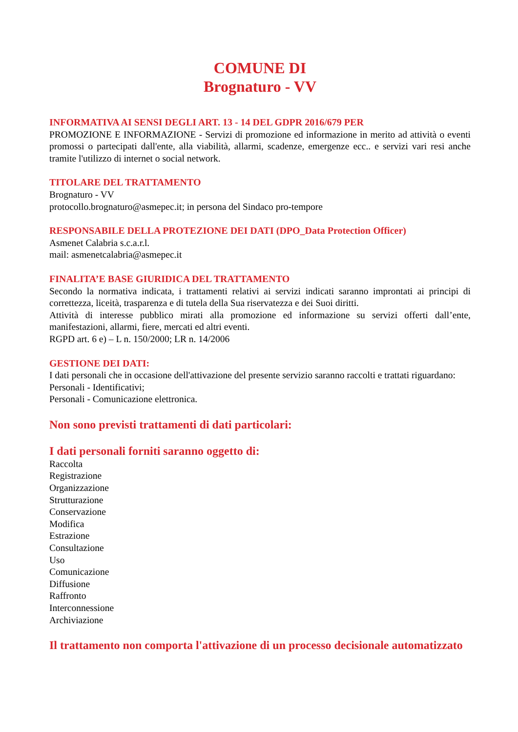COMUNE DI
Brognaturo - VV
INFORMATIVA AI SENSI DEGLI ART. 13 - 14 DEL GDPR 2016/679 PER
PROMOZIONE E INFORMAZIONE - Servizi di promozione ed informazione in merito ad attività o eventi promossi o partecipati dall'ente, alla viabilità, allarmi, scadenze, emergenze ecc.. e servizi vari resi anche tramite l'utilizzo di internet o social network.
TITOLARE DEL TRATTAMENTO
Brognaturo - VV
protocollo.brognaturo@asmepec.it; in persona del Sindaco pro-tempore
RESPONSABILE DELLA PROTEZIONE DEI DATI (DPO_Data Protection Officer)
Asmenet Calabria s.c.a.r.l.
mail: asmenetcalabria@asmepec.it
FINALITA’E BASE GIURIDICA DEL TRATTAMENTO
Secondo la normativa indicata, i trattamenti relativi ai servizi indicati saranno improntati ai principi di correttezza, liceità, trasparenza e di tutela della Sua riservatezza e dei Suoi diritti.
Attività di interesse pubblico mirati alla promozione ed informazione su servizi offerti dall’ente, manifestazioni, allarmi, fiere, mercati ed altri eventi.
RGPD art. 6 e) – L n. 150/2000; LR n. 14/2006
GESTIONE DEI DATI:
I dati personali che in occasione dell'attivazione del presente servizio saranno raccolti e trattati riguardano:
Personali - Identificativi;
Personali - Comunicazione elettronica.
Non sono previsti trattamenti di dati particolari:
I dati personali forniti saranno oggetto di:
Raccolta
Registrazione
Organizzazione
Strutturazione
Conservazione
Modifica
Estrazione
Consultazione
Uso
Comunicazione
Diffusione
Raffronto
Interconnessione
Archiviazione
Il trattamento non comporta l'attivazione di un processo decisionale automatizzato